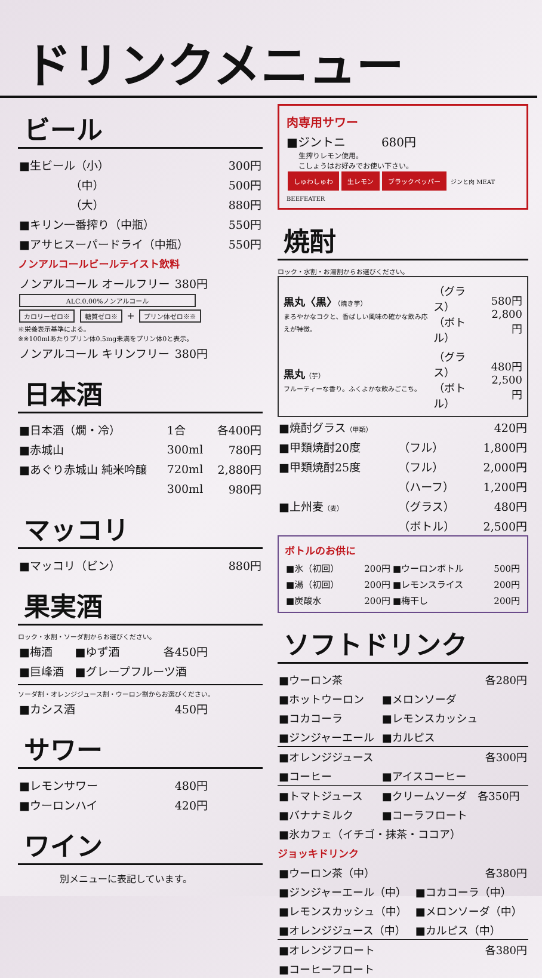ドリンクメニュー
ビール
| ■生ビール（小） | 300円 |
| （中） | 500円 |
| （大） | 880円 |
| ■キリン一番搾り（中瓶） | 550円 |
| ■アサヒスーパードライ（中瓶） | 550円 |
ノンアルコールビールテイスト飲料
| ノンアルコール オールフリー | 380円 |
ALC.0.00%ノンアルコール
カロリーゼロ※ 糖質ゼロ※ + プリン体ゼロ※※
※栄養表示基準による。
※※100mlあたりプリン体0.5mg未満をプリン体0と表示。
| ノンアルコール キリンフリー | 380円 |
日本酒
| ■日本酒（燗・冷） | 1合 | 各400円 |
| ■赤城山 | 300ml | 780円 |
| ■あぐり赤城山 純米吟醸 | 720ml | 2,880円 |
| | 300ml | 980円 |
マッコリ
| ■マッコリ（ビン） | 880円 |
果実酒
ロック・水割・ソーダ割からお選びください。
| ■梅酒 | ■ゆず酒 | 各450円 |
| ■巨峰酒 | ■グレープフルーツ酒 | |
ソーダ割・オレンジジュース割・ウーロン割からお選びください。
| ■カシス酒 | 450円 |
サワー
| ■レモンサワー | 480円 |
| ■ウーロンハイ | 420円 |
ワイン
別メニューに表記しています。
肉専用サワー
■ジントニ　　　680円
生搾りレモン使用。
こしょうはお好みでお使い下さい。
しゅわしゅわ 生レモン ブラックペッパー ジンと肉 MEAT BEEFEATER
焼酎
ロック・水割・お湯割からお選びください。
| 黒丸〈黒〉 （焼き芋） まろやかなコクと、香ばしい風味の確かな飲み応えが特徴。 | （グラス） （ボトル） | 580円 2,800円 |
| 黒丸 （芋） フルーティーな香り。ふくよかな飲みごこち。 | （グラス） （ボトル） | 480円 2,500円 |
| ■焼酎グラス （甲類） | | 420円 |
| ■甲類焼酎20度 | （フル） | 1,800円 |
| ■甲類焼酎25度 | （フル） | 2,000円 |
| | （ハーフ） | 1,200円 |
| ■上州麦 （麦） | （グラス） | 480円 |
| | （ボトル） | 2,500円 |
ボトルのお供に
| ■氷（初回） | 200円 | ■ウーロンボトル | 500円 |
| ■湯（初回） | 200円 | ■レモンスライス | 200円 |
| ■炭酸水 | 200円 | ■梅干し | 200円 |
ソフトドリンク
| ■ウーロン茶 | 各280円 |
| ■ホットウーロン | ■メロンソーダ |
| ■コカコーラ | ■レモンスカッシュ |
| ■ジンジャーエール | ■カルピス |
| ■オレンジジュース | 各300円 |
| ■コーヒー | ■アイスコーヒー |
| ■トマトジュース | ■クリームソーダ 各350円 |
| ■バナナミルク | ■コーラフロート |
| ■氷カフェ（イチゴ・抹茶・ココア） | |
ジョッキドリンク
| ■ウーロン茶（中） | 各380円 |
| ■ジンジャーエール（中） | ■コカコーラ（中） |
| ■レモンスカッシュ（中） | ■メロンソーダ（中） |
| ■オレンジジュース（中） | ■カルピス（中） |
| ■オレンジフロート | 各380円 |
| ■コーヒーフロート | |